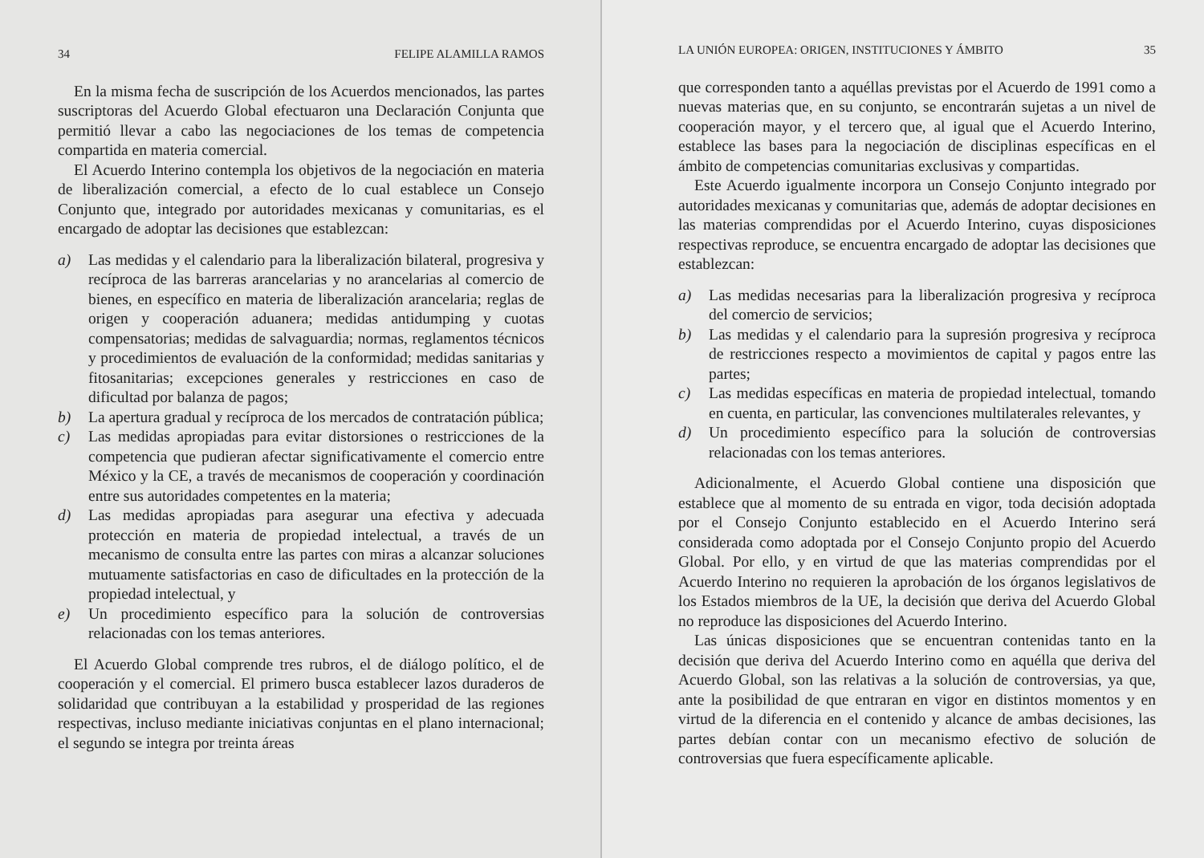34 FELIPE ALAMILLA RAMOS
En la misma fecha de suscripción de los Acuerdos mencionados, las partes suscriptoras del Acuerdo Global efectuaron una Declaración Conjunta que permitió llevar a cabo las negociaciones de los temas de competencia compartida en materia comercial.
El Acuerdo Interino contempla los objetivos de la negociación en materia de liberalización comercial, a efecto de lo cual establece un Consejo Conjunto que, integrado por autoridades mexicanas y comunitarias, es el encargado de adoptar las decisiones que establezcan:
a) Las medidas y el calendario para la liberalización bilateral, progresiva y recíproca de las barreras arancelarias y no arancelarias al comercio de bienes, en específico en materia de liberalización arancelaria; reglas de origen y cooperación aduanera; medidas antidumping y cuotas compensatorias; medidas de salvaguardia; normas, reglamentos técnicos y procedimientos de evaluación de la conformidad; medidas sanitarias y fitosanitarias; excepciones generales y restricciones en caso de dificultad por balanza de pagos;
b) La apertura gradual y recíproca de los mercados de contratación pública;
c) Las medidas apropiadas para evitar distorsiones o restricciones de la competencia que pudieran afectar significativamente el comercio entre México y la CE, a través de mecanismos de cooperación y coordinación entre sus autoridades competentes en la materia;
d) Las medidas apropiadas para asegurar una efectiva y adecuada protección en materia de propiedad intelectual, a través de un mecanismo de consulta entre las partes con miras a alcanzar soluciones mutuamente satisfactorias en caso de dificultades en la protección de la propiedad intelectual, y
e) Un procedimiento específico para la solución de controversias relacionadas con los temas anteriores.
El Acuerdo Global comprende tres rubros, el de diálogo político, el de cooperación y el comercial. El primero busca establecer lazos duraderos de solidaridad que contribuyan a la estabilidad y prosperidad de las regiones respectivas, incluso mediante iniciativas conjuntas en el plano internacional; el segundo se integra por treinta áreas
LA UNIÓN EUROPEA: ORIGEN, INSTITUCIONES Y ÁMBITO 35
que corresponden tanto a aquéllas previstas por el Acuerdo de 1991 como a nuevas materias que, en su conjunto, se encontrarán sujetas a un nivel de cooperación mayor, y el tercero que, al igual que el Acuerdo Interino, establece las bases para la negociación de disciplinas específicas en el ámbito de competencias comunitarias exclusivas y compartidas.
Este Acuerdo igualmente incorpora un Consejo Conjunto integrado por autoridades mexicanas y comunitarias que, además de adoptar decisiones en las materias comprendidas por el Acuerdo Interino, cuyas disposiciones respectivas reproduce, se encuentra encargado de adoptar las decisiones que establezcan:
a) Las medidas necesarias para la liberalización progresiva y recíproca del comercio de servicios;
b) Las medidas y el calendario para la supresión progresiva y recíproca de restricciones respecto a movimientos de capital y pagos entre las partes;
c) Las medidas específicas en materia de propiedad intelectual, tomando en cuenta, en particular, las convenciones multilaterales relevantes, y
d) Un procedimiento específico para la solución de controversias relacionadas con los temas anteriores.
Adicionalmente, el Acuerdo Global contiene una disposición que establece que al momento de su entrada en vigor, toda decisión adoptada por el Consejo Conjunto establecido en el Acuerdo Interino será considerada como adoptada por el Consejo Conjunto propio del Acuerdo Global. Por ello, y en virtud de que las materias comprendidas por el Acuerdo Interino no requieren la aprobación de los órganos legislativos de los Estados miembros de la UE, la decisión que deriva del Acuerdo Global no reproduce las disposiciones del Acuerdo Interino.
Las únicas disposiciones que se encuentran contenidas tanto en la decisión que deriva del Acuerdo Interino como en aquélla que deriva del Acuerdo Global, son las relativas a la solución de controversias, ya que, ante la posibilidad de que entraran en vigor en distintos momentos y en virtud de la diferencia en el contenido y alcance de ambas decisiones, las partes debían contar con un mecanismo efectivo de solución de controversias que fuera específicamente aplicable.